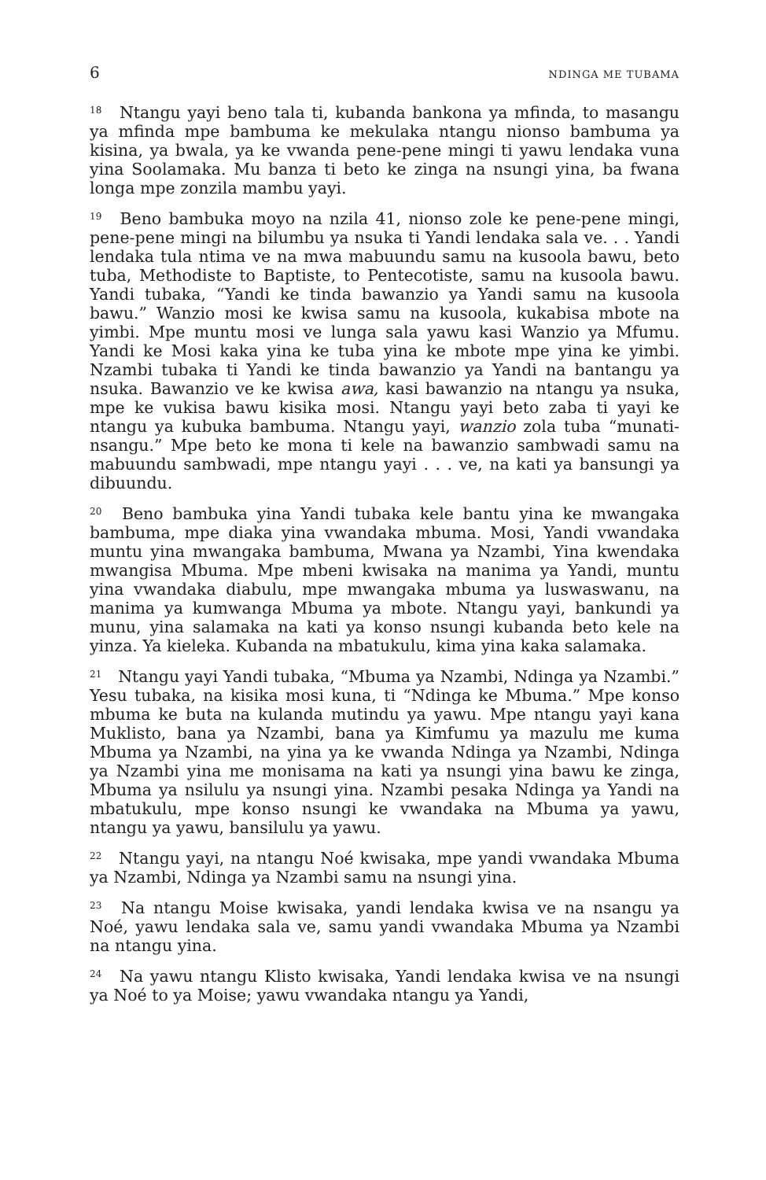6 NDINGA ME TUBAMA
<sup>18</sup> Ntangu yayi beno tala ti, kubanda bankona ya mfinda, to masangu ya mfinda mpe bambuma ke mekulaka ntangu nionso bambuma ya kisina, ya bwala, ya ke vwanda pene-pene mingi ti yawu lendaka vuna yina Soolamaka. Mu banza ti beto ke zinga na nsungi yina, ba fwana longa mpe zonzila mambu yayi.
<sup>19</sup> Beno bambuka moyo na nzila 41, nionso zole ke pene-pene mingi, pene-pene mingi na bilumbu ya nsuka ti Yandi lendaka sala ve. . . Yandi lendaka tula ntima ve na mwa mabuundu samu na kusoola bawu, beto tuba, Methodiste to Baptiste, to Pentecotiste, samu na kusoola bawu. Yandi tubaka, “Yandi ke tinda bawanzio ya Yandi samu na kusoola bawu.” Wanzio mosi ke kwisa samu na kusoola, kukabisa mbote na yimbi. Mpe muntu mosi ve lunga sala yawu kasi Wanzio ya Mfumu. Yandi ke Mosi kaka yina ke tuba yina ke mbote mpe yina ke yimbi. Nzambi tubaka ti Yandi ke tinda bawanzio ya Yandi na bantangu ya nsuka. Bawanzio ve ke kwisa awa, kasi bawanzio na ntangu ya nsuka, mpe ke vukisa bawu kisika mosi. Ntangu yayi beto zaba ti yayi ke ntangu ya kubuka bambuma. Ntangu yayi, wanzio zola tuba “munati-nsangu.” Mpe beto ke mona ti kele na bawanzio sambwadi samu na mabuundu sambwadi, mpe ntangu yayi . . . ve, na kati ya bansungi ya dibuundu.
<sup>20</sup> Beno bambuka yina Yandi tubaka kele bantu yina ke mwangaka bambuma, mpe diaka yina vwandaka mbuma. Mosi, Yandi vwandaka muntu yina mwangaka bambuma, Mwana ya Nzambi, Yina kwendaka mwangisa Mbuma. Mpe mbeni kwisaka na manima ya Yandi, muntu yina vwandaka diabulu, mpe mwangaka mbuma ya luswaswanu, na manima ya kumwanga Mbuma ya mbote. Ntangu yayi, bankundi ya munu, yina salamaka na kati ya konso nsungi kubanda beto kele na yinza. Ya kieleka. Kubanda na mbatukulu, kima yina kaka salamaka.
<sup>21</sup> Ntangu yayi Yandi tubaka, “Mbuma ya Nzambi, Ndinga ya Nzambi.” Yesu tubaka, na kisika mosi kuna, ti “Ndinga ke Mbuma.” Mpe konso mbuma ke buta na kulanda mutindu ya yawu. Mpe ntangu yayi kana Muklisto, bana ya Nzambi, bana ya Kimfumu ya mazulu me kuma Mbuma ya Nzambi, na yina ya ke vwanda Ndinga ya Nzambi, Ndinga ya Nzambi yina me monisama na kati ya nsungi yina bawu ke zinga, Mbuma ya nsilulu ya nsungi yina. Nzambi pesaka Ndinga ya Yandi na mbatukulu, mpe konso nsungi ke vwandaka na Mbuma ya yawu, ntangu ya yawu, bansilulu ya yawu.
<sup>22</sup> Ntangu yayi, na ntangu Noé kwisaka, mpe yandi vwandaka Mbuma ya Nzambi, Ndinga ya Nzambi samu na nsungi yina.
<sup>23</sup> Na ntangu Moise kwisaka, yandi lendaka kwisa ve na nsangu ya Noé, yawu lendaka sala ve, samu yandi vwandaka Mbuma ya Nzambi na ntangu yina.
<sup>24</sup> Na yawu ntangu Klisto kwisaka, Yandi lendaka kwisa ve na nsungi ya Noé to ya Moise; yawu vwandaka ntangu ya Yandi,